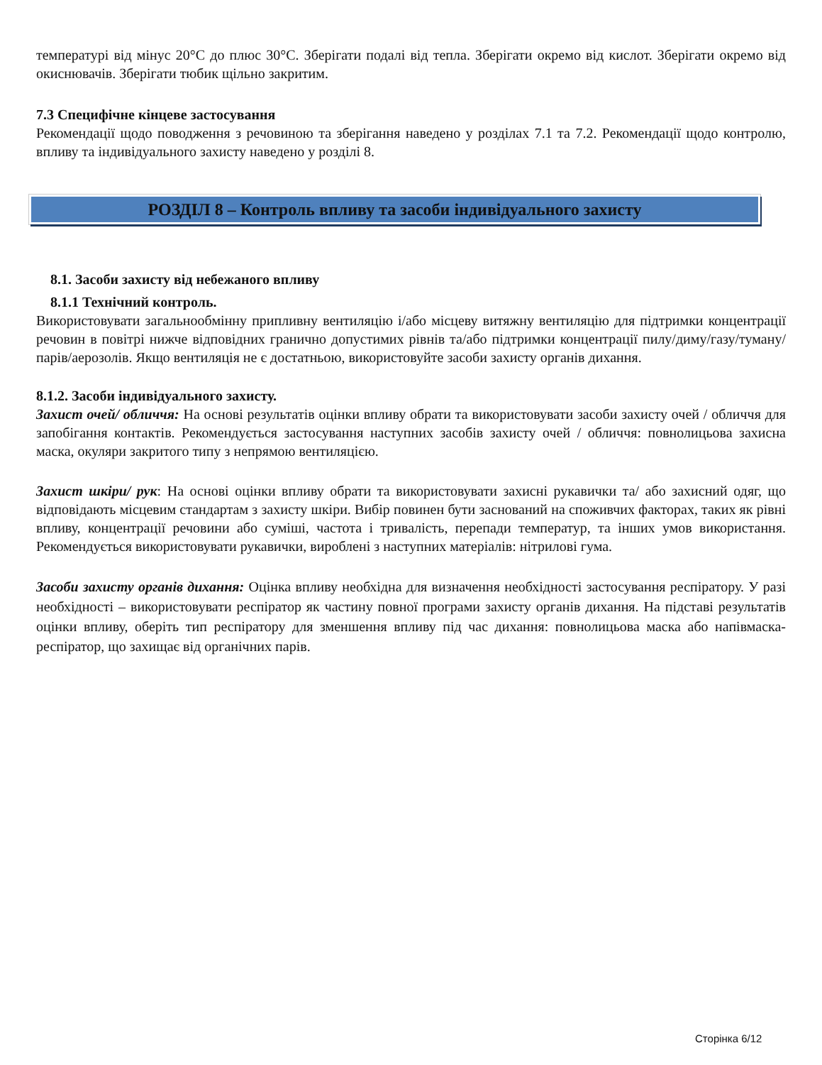температурі від мінус 20°С до плюс 30°С. Зберігати подалі від тепла. Зберігати окремо від кислот. Зберігати окремо від окиснювачів. Зберігати тюбик щільно закритим.
7.3 Специфічне кінцеве застосування
Рекомендації щодо поводження з речовиною та зберігання наведено у розділах 7.1 та 7.2. Рекомендації щодо контролю, впливу та індивідуального захисту наведено у розділі 8.
РОЗДІЛ 8 – Контроль впливу та засоби індивідуального захисту
8.1. Засоби захисту від небежаного впливу
8.1.1 Технічний контроль.
Використовувати загальнообмінну припливну вентиляцію і/або місцеву витяжну вентиляцію для підтримки концентрації речовин в повітрі нижче відповідних гранично допустимих рівнів та/або підтримки концентрації пилу/диму/газу/туману/парів/аерозолів. Якщо вентиляція не є достатньою, використовуйте засоби захисту органів дихання.
8.1.2. Засоби індивідуального захисту.
Захист очей/ обличчя: На основі результатів оцінки впливу обрати та використовувати засоби захисту очей / обличчя для запобігання контактів. Рекомендується застосування наступних засобів захисту очей / обличчя: повнолицьова захисна маска, окуляри закритого типу з непрямою вентиляцією.
Захист шкіри/ рук: На основі оцінки впливу обрати та використовувати захисні рукавички та/ або захисний одяг, що відповідають місцевим стандартам з захисту шкіри. Вибір повинен бути заснований на споживчих факторах, таких як рівні впливу, концентрації речовини або суміші, частота і тривалість, перепади температур, та інших умов використання. Рекомендується використовувати рукавички, вироблені з наступних матеріалів: нітрилові гума.
Засоби захисту органів дихання: Оцінка впливу необхідна для визначення необхідності застосування респіратору. У разі необхідності – використовувати респіратор як частину повної програми захисту органів дихання. На підставі результатів оцінки впливу, оберіть тип респіратору для зменшення впливу під час дихання: повнолицьова маска або напівмаска-респіратор, що захищає від органічних парів.
Сторінка 6/12